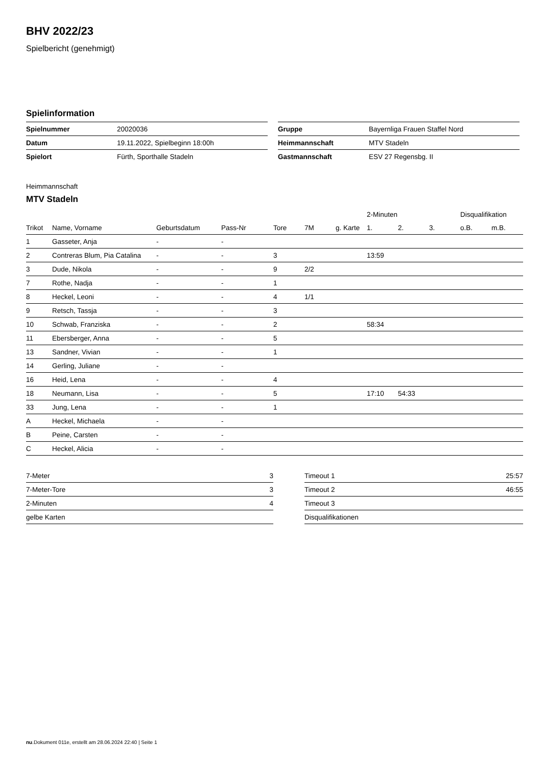BHV 2022/23
Spielbericht (genehmigt)
Spielinformation
| Spielnummer | 20020036 |
| Datum | 19.11.2022, Spielbeginn 18:00h |
| Spielort | Fürth, Sporthalle Stadeln |
| Gruppe | Bayernliga Frauen Staffel Nord |
| Heimmannschaft | MTV Stadeln |
| Gastmannschaft | ESV 27 Regensbg. II |
Heimmannschaft
MTV Stadeln
| | | | | | | | 2-Minuten | | | Disqualifikation | |
| --- | --- | --- | --- | --- | --- | --- | --- | --- | --- | --- | --- |
| Trikot | Name, Vorname | Geburtsdatum | Pass-Nr | Tore | 7M | g. Karte | 1. | 2. | 3. | o.B. | m.B. |
| 1 | Gasseter, Anja | - | - | | | | | | | | |
| 2 | Contreras Blum, Pia Catalina | - | - | 3 | | | 13:59 | | | | |
| 3 | Dude, Nikola | - | - | 9 | 2/2 | | | | | | |
| 7 | Rothe, Nadja | - | - | 1 | | | | | | | |
| 8 | Heckel, Leoni | - | - | 4 | 1/1 | | | | | | |
| 9 | Retsch, Tassja | - | - | 3 | | | | | | | |
| 10 | Schwab, Franziska | - | - | 2 | | | 58:34 | | | | |
| 11 | Ebersberger, Anna | - | - | 5 | | | | | | | |
| 13 | Sandner, Vivian | - | - | 1 | | | | | | | |
| 14 | Gerling, Juliane | - | - | | | | | | | | |
| 16 | Heid, Lena | - | - | 4 | | | | | | | |
| 18 | Neumann, Lisa | - | - | 5 | | | 17:10 | 54:33 | | | |
| 33 | Jung, Lena | - | - | 1 | | | | | | | |
| A | Heckel, Michaela | - | - | | | | | | | | |
| B | Peine, Carsten | - | - | | | | | | | | |
| C | Heckel, Alicia | - | - | | | | | | | | |
| 7-Meter | 3 |
| 7-Meter-Tore | 3 |
| 2-Minuten | 4 |
| gelbe Karten | |
| Timeout 1 | 25:57 |
| Timeout 2 | 46:55 |
| Timeout 3 | |
| Disqualifikationen | |
nu.Dokument 011e, erstellt am 28.06.2024 22:40 | Seite 1